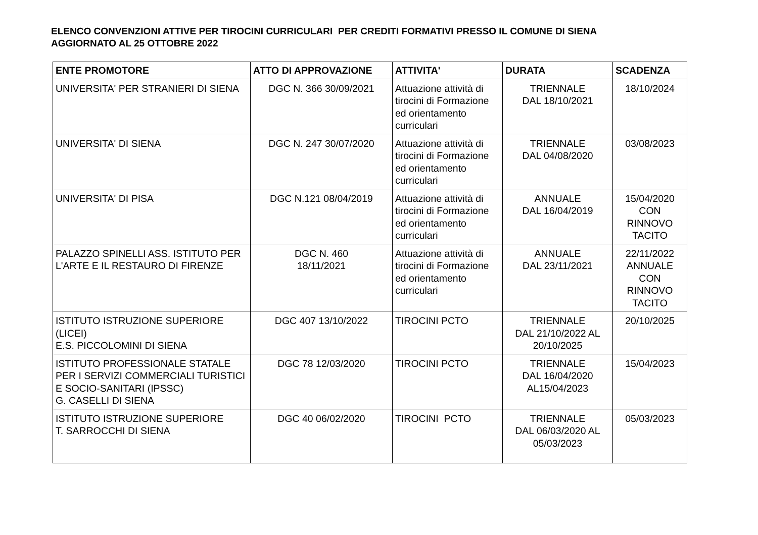ELENCO CONVENZIONI ATTIVE PER TIROCINI CURRICULARI PER CREDITI FORMATIVI PRESSO IL COMUNE DI SIENA
AGGIORNATO AL 25 OTTOBRE 2022
| ENTE PROMOTORE | ATTO DI APPROVAZIONE | ATTIVITA' | DURATA | SCADENZA |
| --- | --- | --- | --- | --- |
| UNIVERSITA' PER STRANIERI DI SIENA | DGC N. 366 30/09/2021 | Attuazione attività di tirocini di Formazione ed orientamento curriculari | TRIENNALE DAL 18/10/2021 | 18/10/2024 |
| UNIVERSITA' DI SIENA | DGC N. 247 30/07/2020 | Attuazione attività di tirocini di Formazione ed orientamento curriculari | TRIENNALE DAL 04/08/2020 | 03/08/2023 |
| UNIVERSITA' DI PISA | DGC N.121 08/04/2019 | Attuazione attività di tirocini di Formazione ed orientamento curriculari | ANNUALE DAL 16/04/2019 | 15/04/2020 CON RINNOVO TACITO |
| PALAZZO SPINELLI ASS. ISTITUTO PER L'ARTE E IL RESTAURO DI FIRENZE | DGC N. 460 18/11/2021 | Attuazione attività di tirocini di Formazione ed orientamento curriculari | ANNUALE DAL 23/11/2021 | 22/11/2022 ANNUALE CON RINNOVO TACITO |
| ISTITUTO ISTRUZIONE SUPERIORE (LICEI) E.S. PICCOLOMINI DI SIENA | DGC 407 13/10/2022 | TIROCINI PCTO | TRIENNALE DAL 21/10/2022 AL 20/10/2025 | 20/10/2025 |
| ISTITUTO PROFESSIONALE STATALE PER I SERVIZI COMMERCIALI TURISTICI E SOCIO-SANITARI (IPSSC) G. CASELLI DI SIENA | DGC 78 12/03/2020 | TIROCINI PCTO | TRIENNALE DAL 16/04/2020 AL15/04/2023 | 15/04/2023 |
| ISTITUTO ISTRUZIONE SUPERIORE T. SARROCCHI DI SIENA | DGC 40 06/02/2020 | TIROCINI PCTO | TRIENNALE DAL 06/03/2020 AL 05/03/2023 | 05/03/2023 |